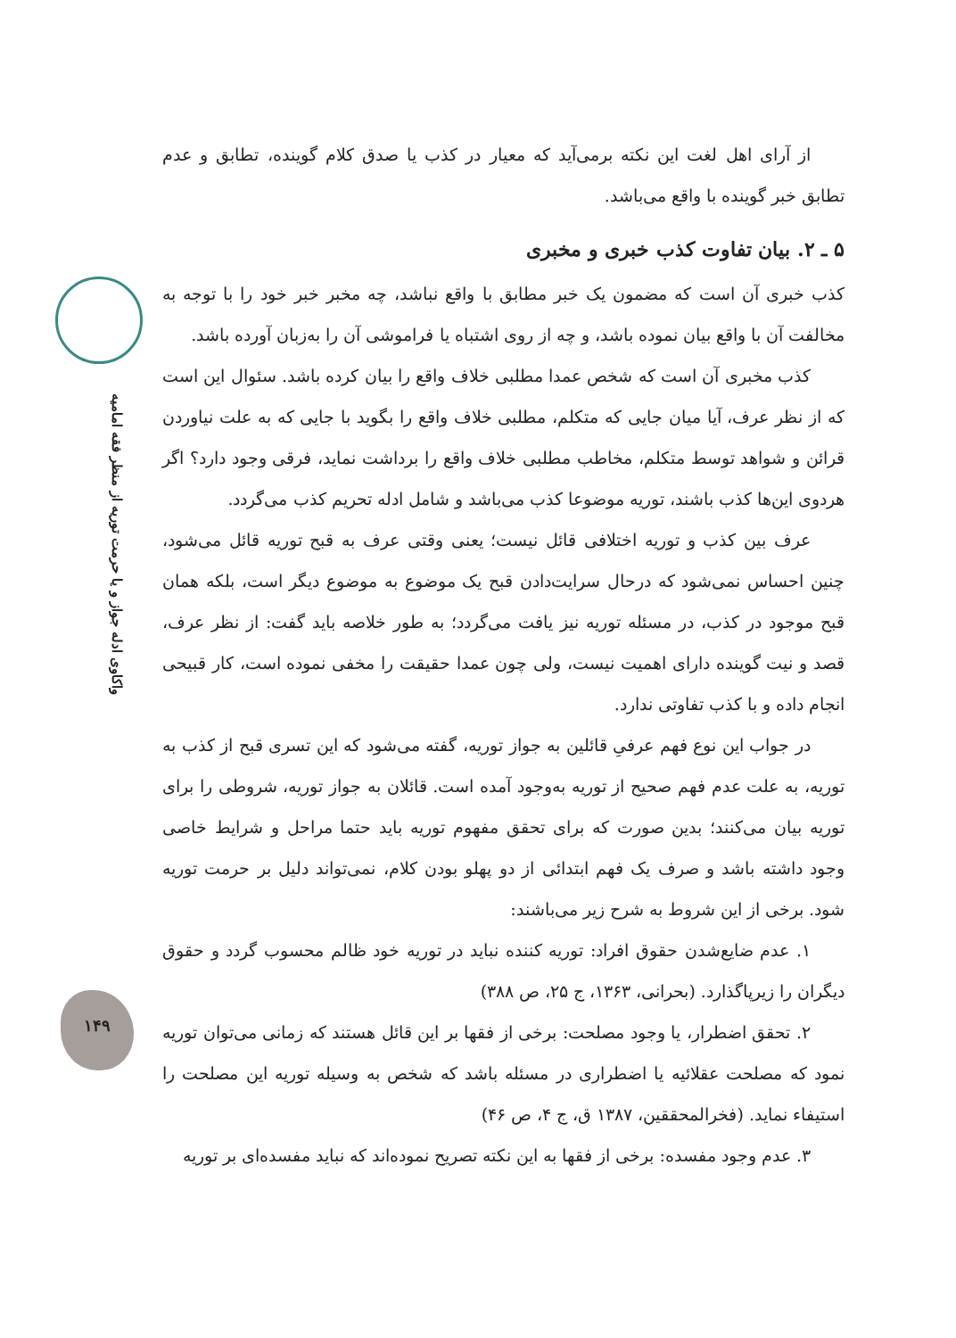واکاوی ادله جواز و یا حرمت توریه از منظر فقه امامیه
۱۴۹
از آرای اهل لغت این نکته برمی‌آید که معیار در کذب یا صدق کلام گوینده، تطابق و عدم تطابق خبر گوینده با واقع می‌باشد.
۵ ـ ۲. بیان تفاوت کذب خبری و مخبری
کذب خبری آن است که مضمون یک خبر مطابق با واقع نباشد، چه مخبر خبر خود را با توجه به مخالفت آن با واقع بیان نموده باشد، و چه از روی اشتباه یا فراموشی آن را به‌زبان آورده باشد.
کذب مخبری آن است که شخص عمدا مطلبی خلاف واقع را بیان کرده باشد. سئوال این است که از نظر عرف، آیا میان جایی که متکلم، مطلبی خلاف واقع را بگوید با جایی که به علت نیاوردن قرائن و شواهد توسط متکلم، مخاطب مطلبی خلاف واقع را برداشت نماید، فرقی وجود دارد؟ اگر هردوی این‌ها کذب باشند، توریه موضوعا کذب می‌باشد و شامل ادله تحریم کذب می‌گردد.
عرف بین کذب و توریه اختلافی قائل نیست؛ یعنی وقتی عرف به قبح توریه قائل می‌شود، چنین احساس نمی‌شود که درحال سرایت‌دادن قبح یک موضوع به موضوع دیگر است، بلکه همان قبح موجود در کذب، در مسئله توریه نیز یافت می‌گردد؛ به طور خلاصه باید گفت: از نظر عرف، قصد و نیت گوینده دارای اهمیت نیست، ولی چون عمدا حقیقت را مخفی نموده است، کار قبیحی انجام داده و با کذب تفاوتی ندارد.
در جواب این نوع فهم عرفیِ قائلین به جواز توریه، گفته می‌شود که این تسری قبح از کذب به توریه، به علت عدم فهم صحیح از توریه به‌وجود آمده است. قائلان به جواز توریه، شروطی را برای توریه بیان می‌کنند؛ بدین صورت که برای تحقق مفهوم توریه باید حتما مراحل و شرایط خاصی وجود داشته باشد و صرف یک فهم ابتدائی از دو پهلو بودن کلام، نمی‌تواند دلیل بر حرمت توریه شود. برخی از این شروط به شرح زیر می‌باشند:
۱. عدم ضایع‌شدن حقوق افراد: توریه کننده نباید در توریه خود ظالم محسوب گردد و حقوق دیگران را زیرپا‌گذارد. (بحرانی، ۱۳۶۳، ج ۲۵، ص ۳۸۸)
۲. تحقق اضطرار، یا وجود مصلحت: برخی از فقها بر این قائل هستند که زمانی می‌توان توریه نمود که مصلحت عقلائیه یا اضطراری در مسئله باشد که شخص به وسیله توریه این مصلحت را استیفاء نماید. (فخرالمحققین، ۱۳۸۷ ق، ج ۴، ص ۴۶)
۳. عدم وجود مفسده: برخی از فقها به این نکته تصریح نموده‌اند که نباید مفسده‌ای بر توریه